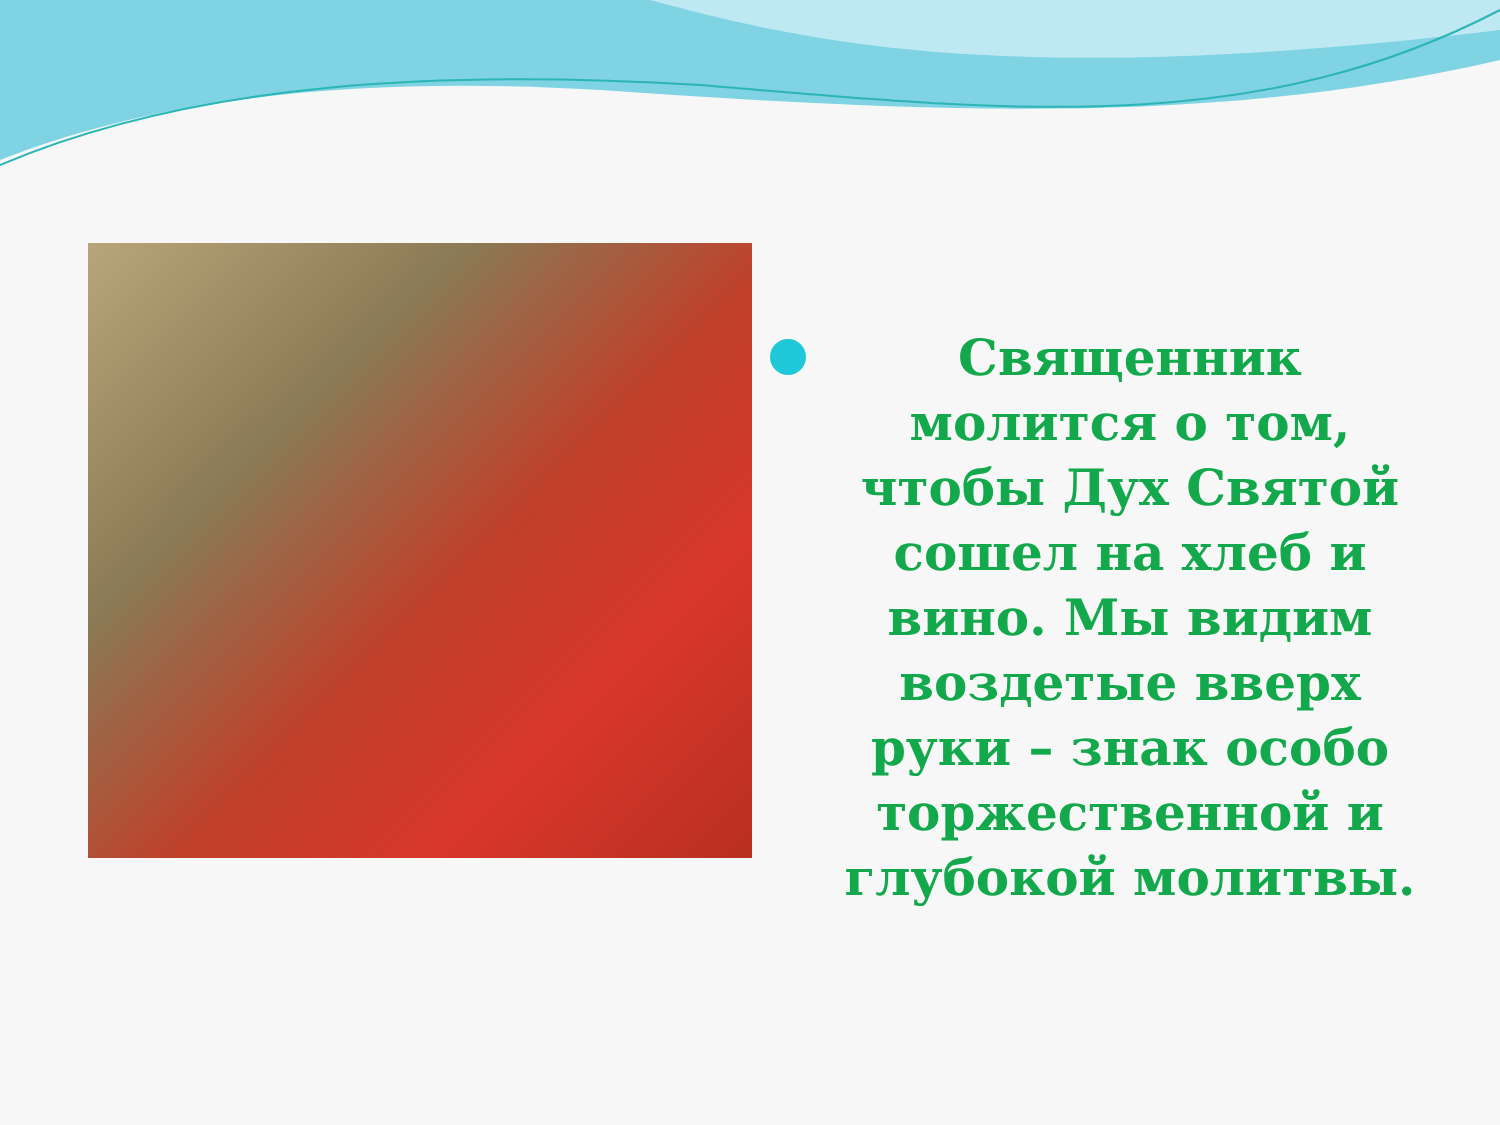Священник молится о том, чтобы Дух Святой сошел на хлеб и вино. Мы видим воздетые вверх руки – знак особо торжественной и глубокой молитвы.